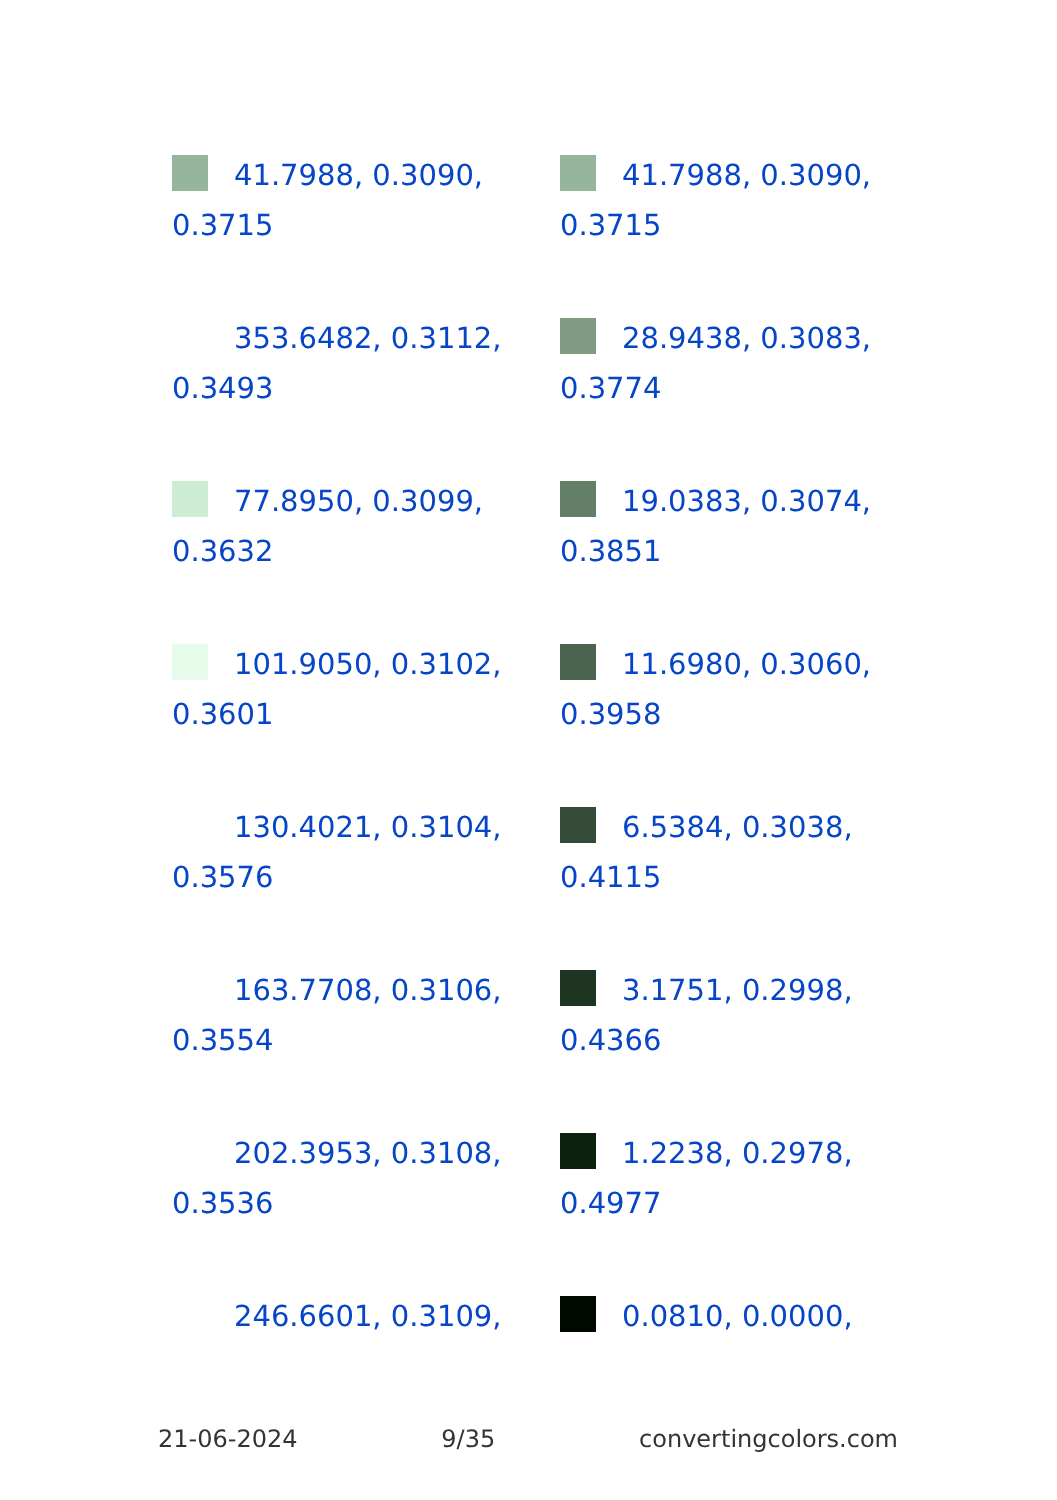41.7988, 0.3090, 0.3715
41.7988, 0.3090, 0.3715
353.6482, 0.3112, 0.3493
28.9438, 0.3083, 0.3774
77.8950, 0.3099, 0.3632
19.0383, 0.3074, 0.3851
101.9050, 0.3102, 0.3601
11.6980, 0.3060, 0.3958
130.4021, 0.3104, 0.3576
6.5384, 0.3038, 0.4115
163.7708, 0.3106, 0.3554
3.1751, 0.2998, 0.4366
202.3953, 0.3108, 0.3536
1.2238, 0.2978, 0.4977
246.6601, 0.3109,
0.0810, 0.0000,
21-06-2024 9/35 convertingcolors.com